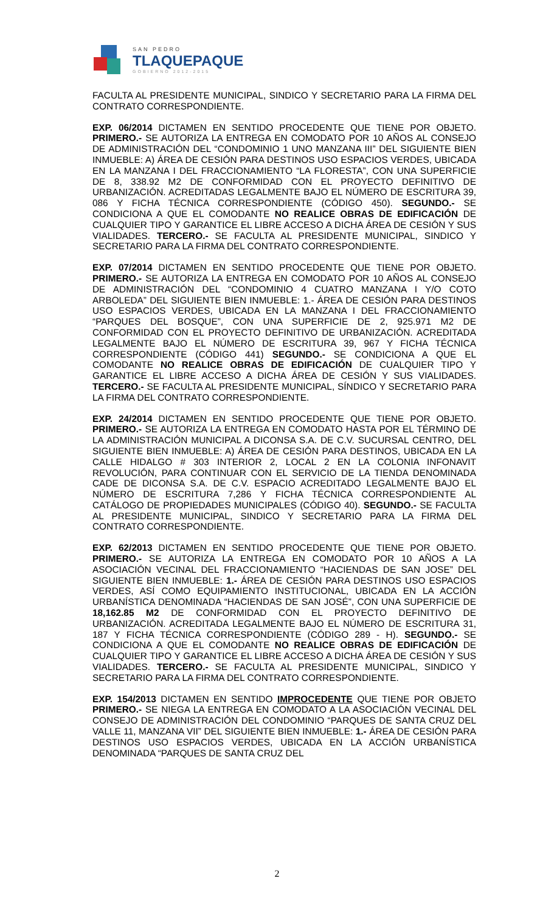SAN PEDRO
TLAQUEPAQUE
GOBIERNO 2012-2015
FACULTA AL PRESIDENTE MUNICIPAL, SINDICO Y SECRETARIO PARA LA FIRMA DEL CONTRATO CORRESPONDIENTE.
EXP. 06/2014 DICTAMEN EN SENTIDO PROCEDENTE QUE TIENE POR OBJETO. PRIMERO.- SE AUTORIZA LA ENTREGA EN COMODATO POR 10 AÑOS AL CONSEJO DE ADMINISTRACIÓN DEL “CONDOMINIO 1 UNO MANZANA III” DEL SIGUIENTE BIEN INMUEBLE: A) ÁREA DE CESIÓN PARA DESTINOS USO ESPACIOS VERDES, UBICADA EN LA MANZANA I DEL FRACCIONAMIENTO “LA FLORESTA”, CON UNA SUPERFICIE DE 8, 338.92 M2 DE CONFORMIDAD CON EL PROYECTO DEFINITIVO DE URBANIZACIÓN. ACREDITADAS LEGALMENTE BAJO EL NÚMERO DE ESCRITURA 39, 086 Y FICHA TÉCNICA CORRESPONDIENTE (CÓDIGO 450). SEGUNDO.- SE CONDICIONA A QUE EL COMODANTE NO REALICE OBRAS DE EDIFICACIÓN DE CUALQUIER TIPO Y GARANTICE EL LIBRE ACCESO A DICHA ÁREA DE CESIÓN Y SUS VIALIDADES. TERCERO.- SE FACULTA AL PRESIDENTE MUNICIPAL, SINDICO Y SECRETARIO PARA LA FIRMA DEL CONTRATO CORRESPONDIENTE.
EXP. 07/2014 DICTAMEN EN SENTIDO PROCEDENTE QUE TIENE POR OBJETO. PRIMERO.- SE AUTORIZA LA ENTREGA EN COMODATO POR 10 AÑOS AL CONSEJO DE ADMINISTRACIÓN DEL “CONDOMINIO 4 CUATRO MANZANA I Y/O COTO ARBOLEDA” DEL SIGUIENTE BIEN INMUEBLE: 1.- ÁREA DE CESIÓN PARA DESTINOS USO ESPACIOS VERDES, UBICADA EN LA MANZANA I DEL FRACCIONAMIENTO “PARQUES DEL BOSQUE”, CON UNA SUPERFICIE DE 2, 925.971 M2 DE CONFORMIDAD CON EL PROYECTO DEFINITIVO DE URBANIZACIÓN. ACREDITADA LEGALMENTE BAJO EL NÚMERO DE ESCRITURA 39, 967 Y FICHA TÉCNICA CORRESPONDIENTE (CÓDIGO 441) SEGUNDO.- SE CONDICIONA A QUE EL COMODANTE NO REALICE OBRAS DE EDIFICACIÓN DE CUALQUIER TIPO Y GARANTICE EL LIBRE ACCESO A DICHA ÁREA DE CESIÓN Y SUS VIALIDADES. TERCERO.- SE FACULTA AL PRESIDENTE MUNICIPAL, SÍNDICO Y SECRETARIO PARA LA FIRMA DEL CONTRATO CORRESPONDIENTE.
EXP. 24/2014 DICTAMEN EN SENTIDO PROCEDENTE QUE TIENE POR OBJETO. PRIMERO.- SE AUTORIZA LA ENTREGA EN COMODATO HASTA POR EL TÉRMINO DE LA ADMINISTRACIÓN MUNICIPAL A DICONSA S.A. DE C.V. SUCURSAL CENTRO, DEL SIGUIENTE BIEN INMUEBLE: A) ÁREA DE CESIÓN PARA DESTINOS, UBICADA EN LA CALLE HIDALGO # 303 INTERIOR 2, LOCAL 2 EN LA COLONIA INFONAVIT REVOLUCIÓN, PARA CONTINUAR CON EL SERVICIO DE LA TIENDA DENOMINADA CADE DE DICONSA S.A. DE C.V. ESPACIO ACREDITADO LEGALMENTE BAJO EL NÚMERO DE ESCRITURA 7,286 Y FICHA TÉCNICA CORRESPONDIENTE AL CATÁLOGO DE PROPIEDADES MUNICIPALES (CÓDIGO 40). SEGUNDO.- SE FACULTA AL PRESIDENTE MUNICIPAL, SINDICO Y SECRETARIO PARA LA FIRMA DEL CONTRATO CORRESPONDIENTE.
EXP. 62/2013 DICTAMEN EN SENTIDO PROCEDENTE QUE TIENE POR OBJETO. PRIMERO.- SE AUTORIZA LA ENTREGA EN COMODATO POR 10 AÑOS A LA ASOCIACIÓN VECINAL DEL FRACCIONAMIENTO “HACIENDAS DE SAN JOSE” DEL SIGUIENTE BIEN INMUEBLE: 1.- ÁREA DE CESIÓN PARA DESTINOS USO ESPACIOS VERDES, ASÍ COMO EQUIPAMIENTO INSTITUCIONAL, UBICADA EN LA ACCIÓN URBANÍSTICA DENOMINADA “HACIENDAS DE SAN JOSÉ”, CON UNA SUPERFICIE DE 18,162.85 M2 DE CONFORMIDAD CON EL PROYECTO DEFINITIVO DE URBANIZACIÓN. ACREDITADA LEGALMENTE BAJO EL NÚMERO DE ESCRITURA 31, 187 Y FICHA TÉCNICA CORRESPONDIENTE (CÓDIGO 289 - H). SEGUNDO.- SE CONDICIONA A QUE EL COMODANTE NO REALICE OBRAS DE EDIFICACIÓN DE CUALQUIER TIPO Y GARANTICE EL LIBRE ACCESO A DICHA ÁREA DE CESIÓN Y SUS VIALIDADES. TERCERO.- SE FACULTA AL PRESIDENTE MUNICIPAL, SINDICO Y SECRETARIO PARA LA FIRMA DEL CONTRATO CORRESPONDIENTE.
EXP. 154/2013 DICTAMEN EN SENTIDO IMPROCEDENTE QUE TIENE POR OBJETO PRIMERO.- SE NIEGA LA ENTREGA EN COMODATO A LA ASOCIACIÓN VECINAL DEL CONSEJO DE ADMINISTRACIÓN DEL CONDOMINIO “PARQUES DE SANTA CRUZ DEL VALLE 11, MANZANA VII” DEL SIGUIENTE BIEN INMUEBLE: 1.- ÁREA DE CESIÓN PARA DESTINOS USO ESPACIOS VERDES, UBICADA EN LA ACCIÓN URBANÍSTICA DENOMINADA “PARQUES DE SANTA CRUZ DEL
2